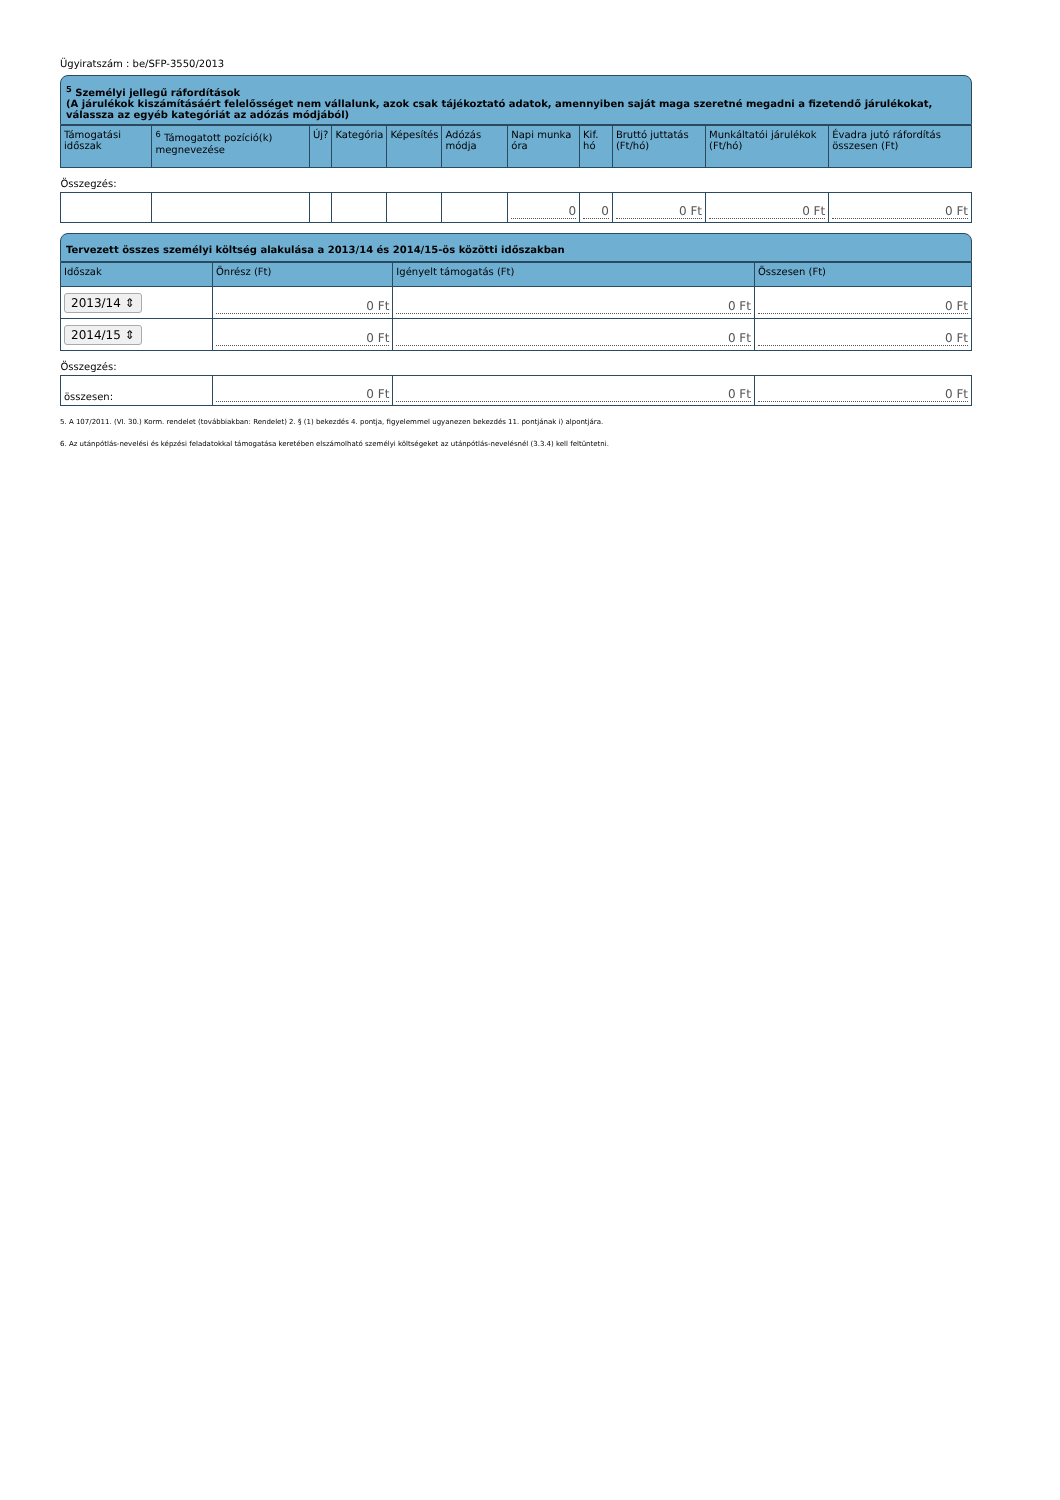Ügyiratszám : be/SFP-3550/2013
<sup>5</sup> Személyi jellegű ráfordítások
(A járulékok kiszámításáért felelősséget nem vállalunk, azok csak tájékoztató adatok, amennyiben saját maga szeretné megadni a fizetendő járulékokat, válassza az egyéb kategóriát az adózás módjából)
| Támogatási időszak | <sup>6</sup> Támogatott pozíció(k) megnevezése | Új? | Kategória | Képesítés | Adózás módja | Napi munka óra | Kif. hó | Bruttó juttatás (Ft/hó) | Munkáltatói járulékok (Ft/hó) | Évadra jutó ráfordítás összesen (Ft) |
| --- | --- | --- | --- | --- | --- | --- | --- | --- | --- | --- |
| Összegzés: | | | | | | | | | | |
| | | | | | | 0 | 0 | 0 Ft | 0 Ft | 0 Ft |
Tervezett összes személyi költség alakulása a 2013/14 és 2014/15-ös közötti időszakban
| Időszak | Önrész (Ft) | Igényelt támogatás (Ft) | Összesen (Ft) |
| --- | --- | --- | --- |
| 2013/14 ⇕ | 0 Ft | 0 Ft | 0 Ft |
| 2014/15 ⇕ | 0 Ft | 0 Ft | 0 Ft |
| Összegzés: | | | |
| összesen: | 0 Ft | 0 Ft | 0 Ft |
5. A 107/2011. (VI. 30.) Korm. rendelet (továbbiakban: Rendelet) 2. § (1) bekezdés 4. pontja, figyelemmel ugyanezen bekezdés 11. pontjának i) alpontjára.
6. Az utánpótlás-nevelési és képzési feladatokkal támogatása keretében elszámolható személyi költségeket az utánpótlás-nevelésnél (3.3.4) kell feltüntetni.